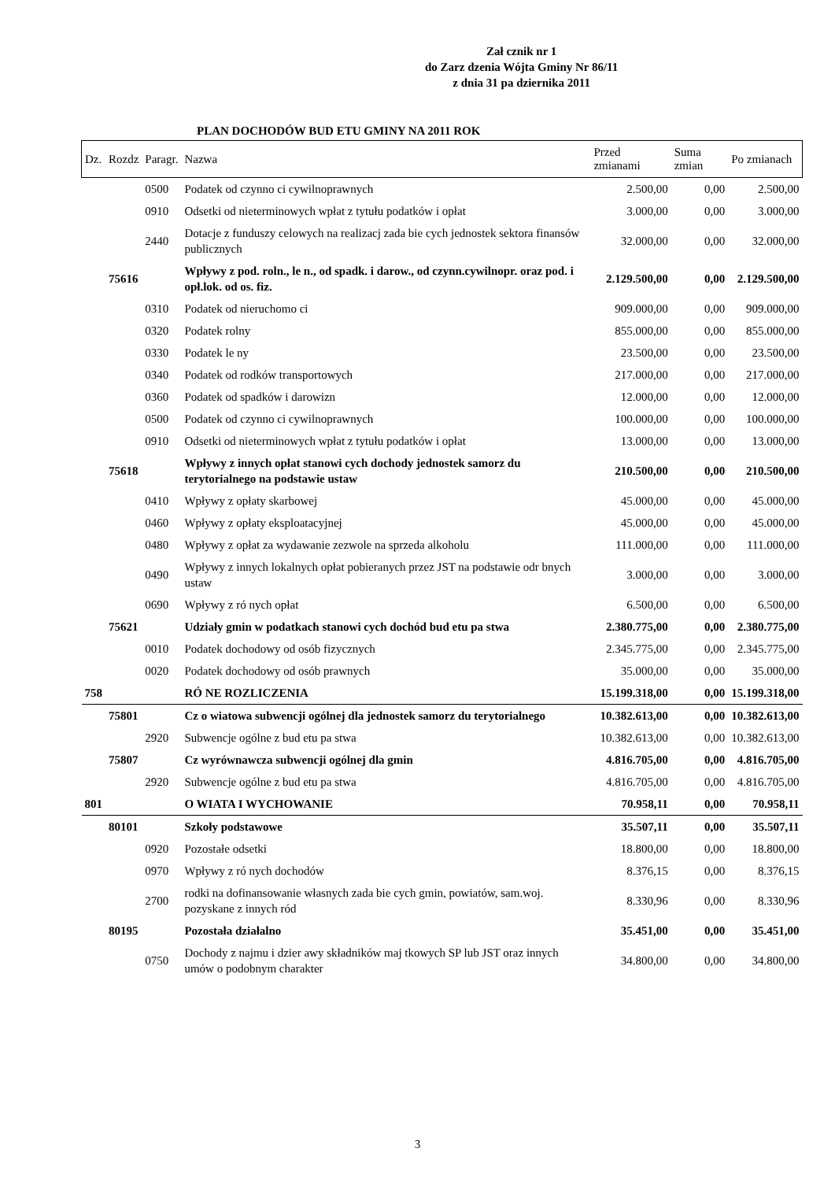Zał cznik nr 1
do Zarz dzenia Wójta Gminy Nr 86/11
z dnia 31 pa dziernika 2011
PLAN DOCHODÓW BUD ETU GMINY NA 2011 ROK
| Dz. | Rozdz | Paragr. | Nazwa | Przed zmianami | Suma zmian | Po zmianach |
| --- | --- | --- | --- | --- | --- | --- |
| | | 0500 | Podatek od czynno ci cywilnoprawnych | 2.500,00 | 0,00 | 2.500,00 |
| | | 0910 | Odsetki od nieterminowych wpłat z tytułu podatków i opłat | 3.000,00 | 0,00 | 3.000,00 |
| | | 2440 | Dotacje z funduszy celowych na realizacj zada bie cych jednostek sektora finansów publicznych | 32.000,00 | 0,00 | 32.000,00 |
| | 75616 | | Wpływy z pod. roln., le n., od spadk. i darow., od czynn.cywilnopr. oraz pod. i opł.lok. od os. fiz. | 2.129.500,00 | 0,00 | 2.129.500,00 |
| | | 0310 | Podatek od nieruchomo ci | 909.000,00 | 0,00 | 909.000,00 |
| | | 0320 | Podatek rolny | 855.000,00 | 0,00 | 855.000,00 |
| | | 0330 | Podatek le ny | 23.500,00 | 0,00 | 23.500,00 |
| | | 0340 | Podatek od rodków transportowych | 217.000,00 | 0,00 | 217.000,00 |
| | | 0360 | Podatek od spadków i darowizn | 12.000,00 | 0,00 | 12.000,00 |
| | | 0500 | Podatek od czynno ci cywilnoprawnych | 100.000,00 | 0,00 | 100.000,00 |
| | | 0910 | Odsetki od nieterminowych wpłat z tytułu podatków i opłat | 13.000,00 | 0,00 | 13.000,00 |
| | 75618 | | Wpływy z innych opłat stanowi cych dochody jednostek samorz du terytorialnego na podstawie ustaw | 210.500,00 | 0,00 | 210.500,00 |
| | | 0410 | Wpływy z opłaty skarbowej | 45.000,00 | 0,00 | 45.000,00 |
| | | 0460 | Wpływy z opłaty eksploatacyjnej | 45.000,00 | 0,00 | 45.000,00 |
| | | 0480 | Wpływy z opłat za wydawanie zezwole na sprzeda alkoholu | 111.000,00 | 0,00 | 111.000,00 |
| | | 0490 | Wpływy z innych lokalnych opłat pobieranych przez JST na podstawie odr bnych ustaw | 3.000,00 | 0,00 | 3.000,00 |
| | | 0690 | Wpływy z ró nych opłat | 6.500,00 | 0,00 | 6.500,00 |
| | 75621 | | Udziały gmin w podatkach stanowi cych dochód bud etu pa stwa | 2.380.775,00 | 0,00 | 2.380.775,00 |
| | | 0010 | Podatek dochodowy od osób fizycznych | 2.345.775,00 | 0,00 | 2.345.775,00 |
| | | 0020 | Podatek dochodowy od osób prawnych | 35.000,00 | 0,00 | 35.000,00 |
| 758 | | | RÓ NE ROZLICZENIA | 15.199.318,00 | 0,00 | 15.199.318,00 |
| | 75801 | | Cz o wiatowa subwencji ogólnej dla jednostek samorz du terytorialnego | 10.382.613,00 | 0,00 | 10.382.613,00 |
| | | 2920 | Subwencje ogólne z bud etu pa stwa | 10.382.613,00 | 0,00 | 10.382.613,00 |
| | 75807 | | Cz wyrównawcza subwencji ogólnej dla gmin | 4.816.705,00 | 0,00 | 4.816.705,00 |
| | | 2920 | Subwencje ogólne z bud etu pa stwa | 4.816.705,00 | 0,00 | 4.816.705,00 |
| 801 | | | O WIATA I WYCHOWANIE | 70.958,11 | 0,00 | 70.958,11 |
| | 80101 | | Szkoły podstawowe | 35.507,11 | 0,00 | 35.507,11 |
| | | 0920 | Pozostałe odsetki | 18.800,00 | 0,00 | 18.800,00 |
| | | 0970 | Wpływy z ró nych dochodów | 8.376,15 | 0,00 | 8.376,15 |
| | | 2700 | rodki na dofinansowanie własnych zada bie cych gmin, powiatów, sam.woj. pozyskane z innych ród | 8.330,96 | 0,00 | 8.330,96 |
| | 80195 | | Pozostała działalno | 35.451,00 | 0,00 | 35.451,00 |
| | | 0750 | Dochody z najmu i dzier awy składników maj tkowych SP lub JST oraz innych umów o podobnym charakter | 34.800,00 | 0,00 | 34.800,00 |
3